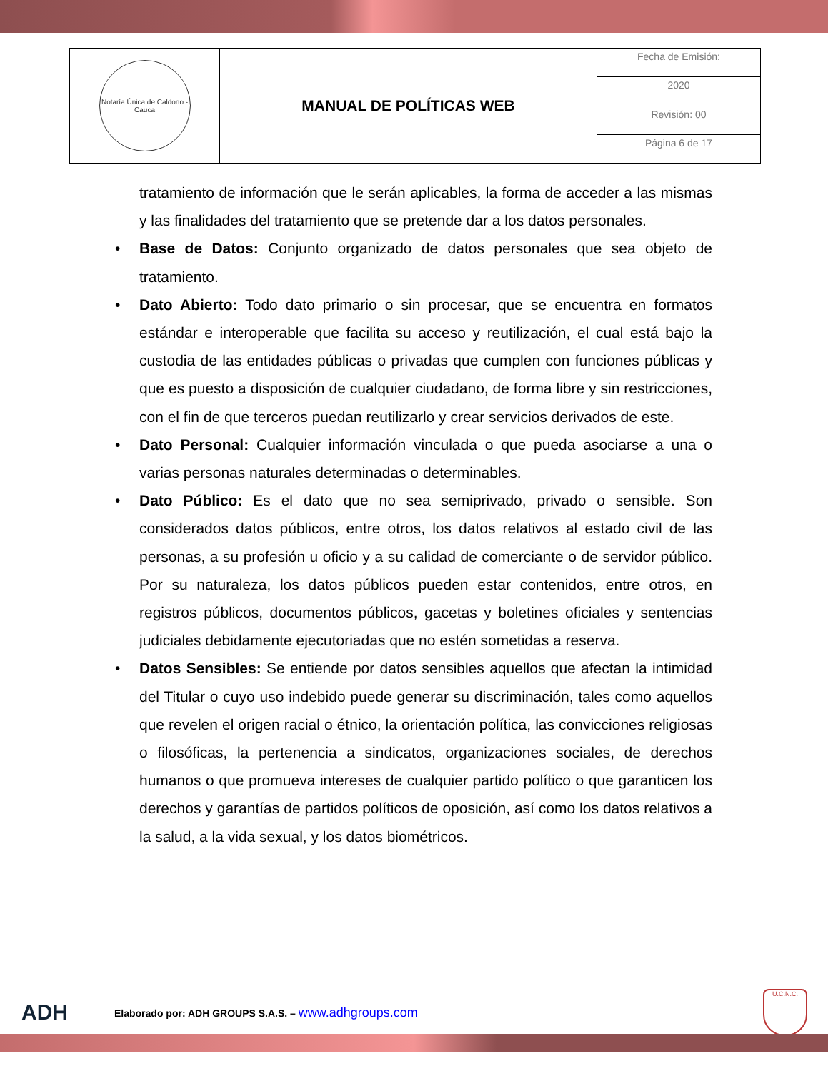| Notaría Única de Caldono - Cauca | MANUAL DE POLÍTICAS WEB | Fecha de Emisión: |
| | | 2020 |
| | | Revisión: 00 |
| | | Página 6 de 17 |
tratamiento de información que le serán aplicables, la forma de acceder a las mismas y las finalidades del tratamiento que se pretende dar a los datos personales.
• Base de Datos: Conjunto organizado de datos personales que sea objeto de tratamiento.
• Dato Abierto: Todo dato primario o sin procesar, que se encuentra en formatos estándar e interoperable que facilita su acceso y reutilización, el cual está bajo la custodia de las entidades públicas o privadas que cumplen con funciones públicas y que es puesto a disposición de cualquier ciudadano, de forma libre y sin restricciones, con el fin de que terceros puedan reutilizarlo y crear servicios derivados de este.
• Dato Personal: Cualquier información vinculada o que pueda asociarse a una o varias personas naturales determinadas o determinables.
• Dato Público: Es el dato que no sea semiprivado, privado o sensible. Son considerados datos públicos, entre otros, los datos relativos al estado civil de las personas, a su profesión u oficio y a su calidad de comerciante o de servidor público. Por su naturaleza, los datos públicos pueden estar contenidos, entre otros, en registros públicos, documentos públicos, gacetas y boletines oficiales y sentencias judiciales debidamente ejecutoriadas que no estén sometidas a reserva.
• Datos Sensibles: Se entiende por datos sensibles aquellos que afectan la intimidad del Titular o cuyo uso indebido puede generar su discriminación, tales como aquellos que revelen el origen racial o étnico, la orientación política, las convicciones religiosas o filosóficas, la pertenencia a sindicatos, organizaciones sociales, de derechos humanos o que promueva intereses de cualquier partido político o que garanticen los derechos y garantías de partidos políticos de oposición, así como los datos relativos a la salud, a la vida sexual, y los datos biométricos.
ADH
Elaborado por: ADH GROUPS S.A.S. – www.adhgroups.com
U.C.N.C.